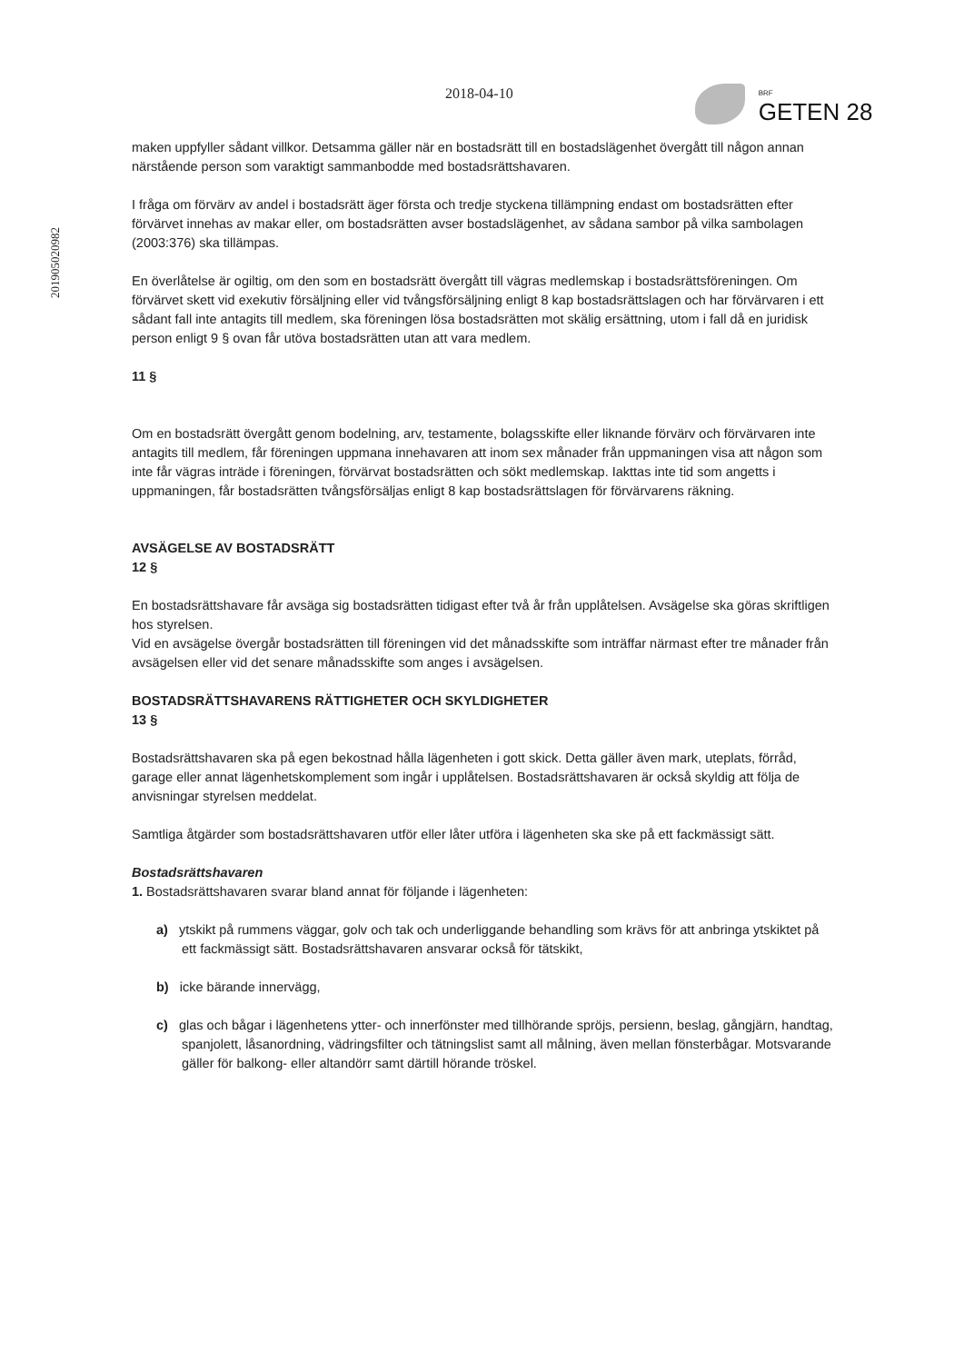201905020982
2018-04-10
BRF
GETEN 28
maken uppfyller sådant villkor. Detsamma gäller när en bostadsrätt till en bostadslägenhet övergått till någon annan närstående person som varaktigt sammanbodde med bostadsrättshavaren.
I fråga om förvärv av andel i bostadsrätt äger första och tredje styckena tillämpning endast om bostadsrätten efter förvärvet innehas av makar eller, om bostadsrätten avser bostadslägenhet, av sådana sambor på vilka sambolagen (2003:376) ska tillämpas.
En överlåtelse är ogiltig, om den som en bostadsrätt övergått till vägras medlemskap i bostadsrättsföreningen. Om förvärvet skett vid exekutiv försäljning eller vid tvångsförsäljning enligt 8 kap bostadsrättslagen och har förvärvaren i ett sådant fall inte antagits till medlem, ska föreningen lösa bostadsrätten mot skälig ersättning, utom i fall då en juridisk person enligt 9 § ovan får utöva bostadsrätten utan att vara medlem.
11 §
Om en bostadsrätt övergått genom bodelning, arv, testamente, bolagsskifte eller liknande förvärv och förvärvaren inte antagits till medlem, får föreningen uppmana innehavaren att inom sex månader från uppmaningen visa att någon som inte får vägras inträde i föreningen, förvärvat bostadsrätten och sökt medlemskap. Iakttas inte tid som angetts i uppmaningen, får bostadsrätten tvångsförsäljas enligt 8 kap bostadsrättslagen för förvärvarens räkning.
AVSÄGELSE AV BOSTADSRÄTT
12 §
En bostadsrättshavare får avsäga sig bostadsrätten tidigast efter två år från upplåtelsen. Avsägelse ska göras skriftligen hos styrelsen.
Vid en avsägelse övergår bostadsrätten till föreningen vid det månadsskifte som inträffar närmast efter tre månader från avsägelsen eller vid det senare månadsskifte som anges i avsägelsen.
BOSTADSRÄTTSHAVARENS RÄTTIGHETER OCH SKYLDIGHETER
13 §
Bostadsrättshavaren ska på egen bekostnad hålla lägenheten i gott skick. Detta gäller även mark, uteplats, förråd, garage eller annat lägenhetskomplement som ingår i upplåtelsen. Bostadsrättshavaren är också skyldig att följa de anvisningar styrelsen meddelat.
Samtliga åtgärder som bostadsrättshavaren utför eller låter utföra i lägenheten ska ske på ett fackmässigt sätt.
Bostadsrättshavaren
1. Bostadsrättshavaren svarar bland annat för följande i lägenheten:
a) ytskikt på rummens väggar, golv och tak och underliggande behandling som krävs för att anbringa ytskiktet på ett fackmässigt sätt. Bostadsrättshavaren ansvarar också för tätskikt,
b) icke bärande innervägg,
c) glas och bågar i lägenhetens ytter- och innerfönster med tillhörande spröjs, persienn, beslag, gångjärn, handtag, spanjolett, låsanordning, vädringsfilter och tätningslist samt all målning, även mellan fönsterbågar. Motsvarande gäller för balkong- eller altandörr samt därtill hörande tröskel.